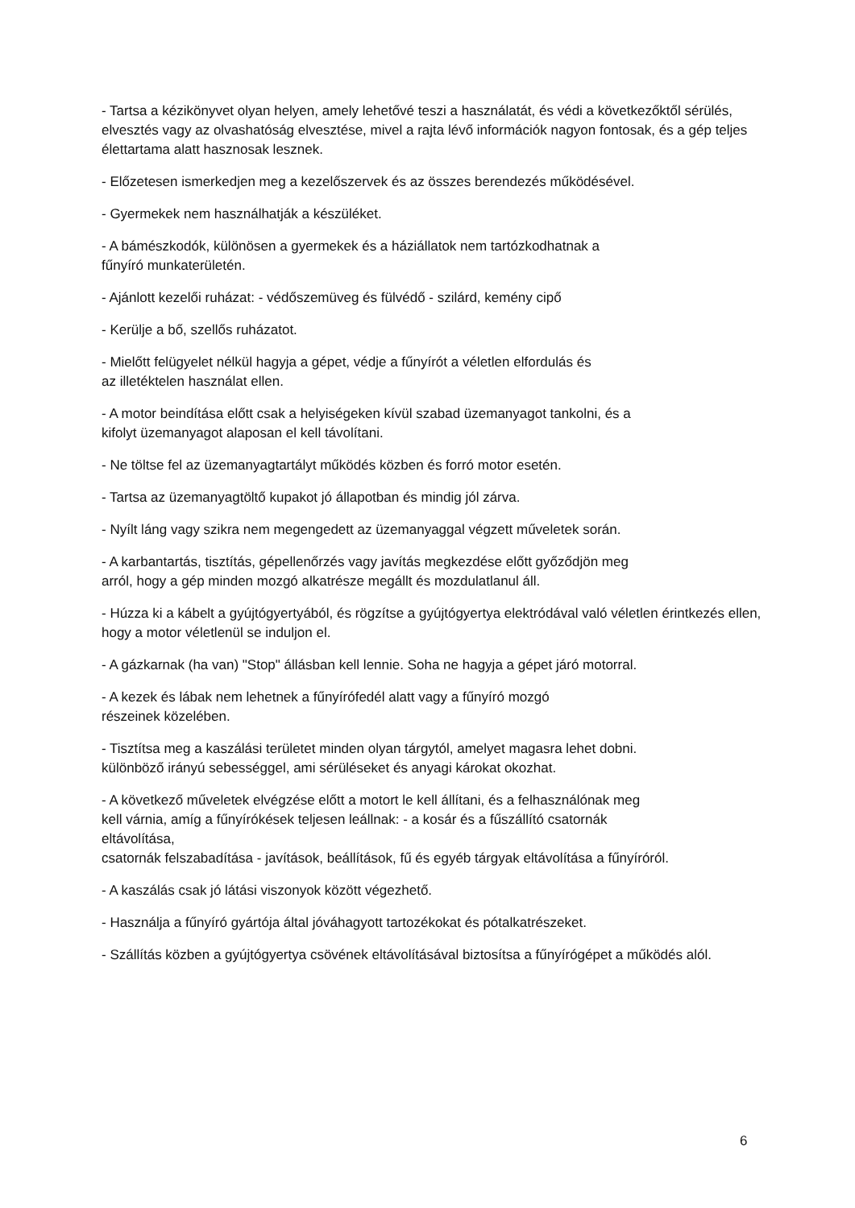- Tartsa a kézikönyvet olyan helyen, amely lehetővé teszi a használatát, és védi a következőktől sérülés, elvesztés vagy az olvashatóság elvesztése, mivel a rajta lévő információk nagyon fontosak, és a gép teljes élettartama alatt hasznosak lesznek.
- Előzetesen ismerkedjen meg a kezelőszervek és az összes berendezés működésével.
- Gyermekek nem használhatják a készüléket.
- A bámészkodók, különösen a gyermekek és a háziállatok nem tartózkodhatnak a
fűnyíró munkaterületén.
- Ajánlott kezelői ruházat: - védőszemüveg és fülvédő - szilárd, kemény cipő
- Kerülje a bő, szellős ruházatot.
- Mielőtt felügyelet nélkül hagyja a gépet, védje a fűnyírót a véletlen elfordulás és
az illetéktelen használat ellen.
- A motor beindítása előtt csak a helyiségeken kívül szabad üzemanyagot tankolni, és a
kifolyt üzemanyagot alaposan el kell távolítani.
- Ne töltse fel az üzemanyagtartályt működés közben és forró motor esetén.
- Tartsa az üzemanyagtöltő kupakot jó állapotban és mindig jól zárva.
- Nyílt láng vagy szikra nem megengedett az üzemanyaggal végzett műveletek során.
- A karbantartás, tisztítás, gépellenőrzés vagy javítás megkezdése előtt győződjön meg
arról, hogy a gép minden mozgó alkatrésze megállt és mozdulatlanul áll.
- Húzza ki a kábelt a gyújtógyertyából, és rögzítse a gyújtógyertya elektródával való véletlen érintkezés ellen, hogy a motor véletlenül se induljon el.
- A gázkarnak (ha van) "Stop" állásban kell lennie. Soha ne hagyja a gépet járó motorral.
- A kezek és lábak nem lehetnek a fűnyírófedél alatt vagy a fűnyíró mozgó
részeinek közelében.
- Tisztítsa meg a kaszálási területet minden olyan tárgytól, amelyet magasra lehet dobni.
különböző irányú sebességgel, ami sérüléseket és anyagi károkat okozhat.
- A következő műveletek elvégzése előtt a motort le kell állítani, és a felhasználónak meg
kell várnia, amíg a fűnyírókések teljesen leállnak: - a kosár és a fűszállító csatornák
eltávolítása,
csatornák felszabadítása - javítások, beállítások, fű és egyéb tárgyak eltávolítása a fűnyíróról.
- A kaszálás csak jó látási viszonyok között végezhető.
- Használja a fűnyíró gyártója által jóváhagyott tartozékokat és pótalkatrészeket.
- Szállítás közben a gyújtógyertya csövének eltávolításával biztosítsa a fűnyírógépet a működés alól.
6